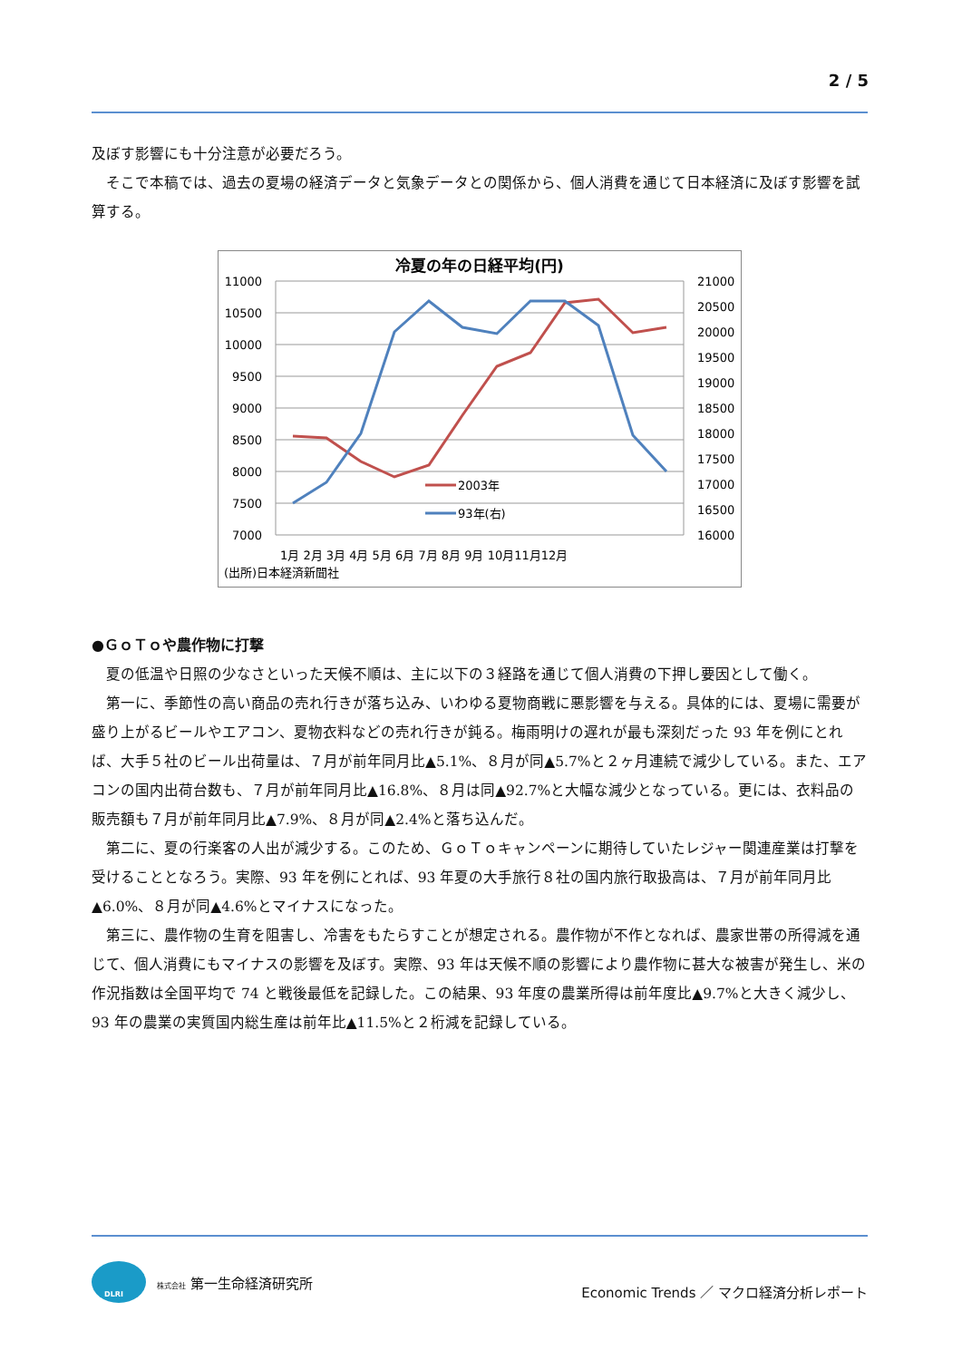2 / 5
及ぼす影響にも十分注意が必要だろう。
そこで本稿では、過去の夏場の経済データと気象データとの関係から、個人消費を通じて日本経済に及ぼす影響を試算する。
冷夏の年の日経平均(円)
11000
10500
10000
9500
9000
8500
8000
7500
7000
21000
20500
20000
19500
19000
18500
18000
17500
17000
16500
16000
2003年
93年(右)
1月 2月 3月 4月 5月 6月 7月 8月 9月 10月11月12月
(出所)日本経済新聞社
●ＧｏＴｏや農作物に打撃
夏の低温や日照の少なさといった天候不順は、主に以下の３経路を通じて個人消費の下押し要因として働く。
第一に、季節性の高い商品の売れ行きが落ち込み、いわゆる夏物商戦に悪影響を与える。具体的には、夏場に需要が盛り上がるビールやエアコン、夏物衣料などの売れ行きが鈍る。梅雨明けの遅れが最も深刻だった 93 年を例にとれば、大手５社のビール出荷量は、７月が前年同月比▲5.1%、８月が同▲5.7%と２ヶ月連続で減少している。また、エアコンの国内出荷台数も、７月が前年同月比▲16.8%、８月は同▲92.7%と大幅な減少となっている。更には、衣料品の販売額も７月が前年同月比▲7.9%、８月が同▲2.4%と落ち込んだ。
第二に、夏の行楽客の人出が減少する。このため、ＧｏＴｏキャンペーンに期待していたレジャー関連産業は打撃を受けることとなろう。実際、93 年を例にとれば、93 年夏の大手旅行８社の国内旅行取扱高は、７月が前年同月比▲6.0%、８月が同▲4.6%とマイナスになった。
第三に、農作物の生育を阻害し、冷害をもたらすことが想定される。農作物が不作となれば、農家世帯の所得減を通じて、個人消費にもマイナスの影響を及ぼす。実際、93 年は天候不順の影響により農作物に甚大な被害が発生し、米の作況指数は全国平均で 74 と戦後最低を記録した。この結果、93 年度の農業所得は前年度比▲9.7%と大きく減少し、93 年の農業の実質国内総生産は前年比▲11.5%と２桁減を記録している。
DLRI
株式会社 第一生命経済研究所
Economic Trends ／ マクロ経済分析レポート